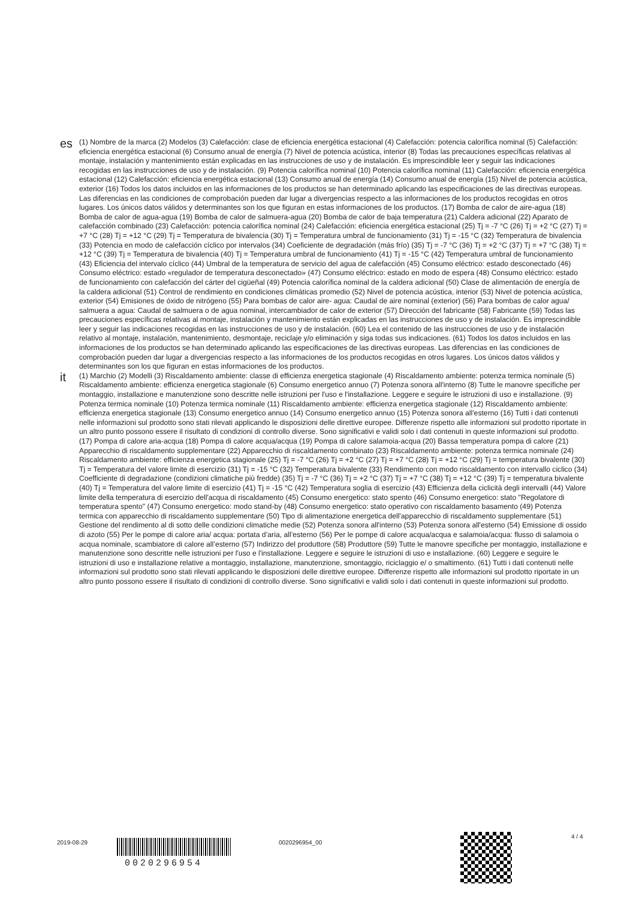es
(1) Nombre de la marca (2) Modelos (3) Calefacción: clase de eficiencia energética estacional (4) Calefacción: potencia calorífica nominal (5) Calefacción: eficiencia energética estacional (6) Consumo anual de energía (7) Nivel de potencia acústica, interior (8) Todas las precauciones específicas relativas al montaje, instalación y mantenimiento están explicadas en las instrucciones de uso y de instalación. Es imprescindible leer y seguir las indicaciones recogidas en las instrucciones de uso y de instalación. (9) Potencia calorífica nominal (10) Potencia calorífica nominal (11) Calefacción: eficiencia energética estacional (12) Calefacción: eficiencia energética estacional (13) Consumo anual de energía (14) Consumo anual de energía (15) Nivel de potencia acústica, exterior (16) Todos los datos incluidos en las informaciones de los productos se han determinado aplicando las especificaciones de las directivas europeas. Las diferencias en las condiciones de comprobación pueden dar lugar a divergencias respecto a las informaciones de los productos recogidas en otros lugares. Los únicos datos válidos y determinantes son los que figuran en estas informaciones de los productos. (17) Bomba de calor de aire-agua (18) Bomba de calor de agua-agua (19) Bomba de calor de salmuera-agua (20) Bomba de calor de baja temperatura (21) Caldera adicional (22) Aparato de calefacción combinado (23) Calefacción: potencia calorífica nominal (24) Calefacción: eficiencia energética estacional (25) Tj = -7 °C (26) Tj = +2 °C (27) Tj = +7 °C (28) Tj = +12 °C (29) Tj = Temperatura de bivalencia (30) Tj = Temperatura umbral de funcionamiento (31) Tj = -15 °C (32) Temperatura de bivalencia (33) Potencia en modo de calefacción cíclico por intervalos (34) Coeficiente de degradación (más frío) (35) Tj = -7 °C (36) Tj = +2 °C (37) Tj = +7 °C (38) Tj = +12 °C (39) Tj = Temperatura de bivalencia (40) Tj = Temperatura umbral de funcionamiento (41) Tj = -15 °C (42) Temperatura umbral de funcionamiento (43) Eficiencia del intervalo cíclico (44) Umbral de la temperatura de servicio del agua de calefacción (45) Consumo eléctrico: estado desconectado (46) Consumo eléctrico: estado «regulador de temperatura desconectado» (47) Consumo eléctrico: estado en modo de espera (48) Consumo eléctrico: estado de funcionamiento con calefacción del cárter del cigüeñal (49) Potencia calorífica nominal de la caldera adicional (50) Clase de alimentación de energía de la caldera adicional (51) Control de rendimiento en condiciones climáticas promedio (52) Nivel de potencia acústica, interior (53) Nivel de potencia acústica, exterior (54) Emisiones de óxido de nitrógeno (55) Para bombas de calor aire- agua: Caudal de aire nominal (exterior) (56) Para bombas de calor agua/ salmuera a agua: Caudal de salmuera o de agua nominal, intercambiador de calor de exterior (57) Dirección del fabricante (58) Fabricante (59) Todas las precauciones específicas relativas al montaje, instalación y mantenimiento están explicadas en las instrucciones de uso y de instalación. Es imprescindible leer y seguir las indicaciones recogidas en las instrucciones de uso y de instalación. (60) Lea el contenido de las instrucciones de uso y de instalación relativo al montaje, instalación, mantenimiento, desmontaje, reciclaje y/o eliminación y siga todas sus indicaciones. (61) Todos los datos incluidos en las informaciones de los productos se han determinado aplicando las especificaciones de las directivas europeas. Las diferencias en las condiciones de comprobación pueden dar lugar a divergencias respecto a las informaciones de los productos recogidas en otros lugares. Los únicos datos válidos y determinantes son los que figuran en estas informaciones de los productos.
it
(1) Marchio (2) Modelli (3) Riscaldamento ambiente: classe di efficienza energetica stagionale (4) Riscaldamento ambiente: potenza termica nominale (5) Riscaldamento ambiente: efficienza energetica stagionale (6) Consumo energetico annuo (7) Potenza sonora all'interno (8) Tutte le manovre specifiche per montaggio, installazione e manutenzione sono descritte nelle istruzioni per l'uso e l'installazione. Leggere e seguire le istruzioni di uso e installazione. (9) Potenza termica nominale (10) Potenza termica nominale (11) Riscaldamento ambiente: efficienza energetica stagionale (12) Riscaldamento ambiente: efficienza energetica stagionale (13) Consumo energetico annuo (14) Consumo energetico annuo (15) Potenza sonora all'esterno (16) Tutti i dati contenuti nelle informazioni sul prodotto sono stati rilevati applicando le disposizioni delle direttive europee. Differenze rispetto alle informazioni sul prodotto riportate in un altro punto possono essere il risultato di condizioni di controllo diverse. Sono significativi e validi solo i dati contenuti in queste informazioni sul prodotto. (17) Pompa di calore aria-acqua (18) Pompa di calore acqua/acqua (19) Pompa di calore salamoia-acqua (20) Bassa temperatura pompa di calore (21) Apparecchio di riscaldamento supplementare (22) Apparecchio di riscaldamento combinato (23) Riscaldamento ambiente: potenza termica nominale (24) Riscaldamento ambiente: efficienza energetica stagionale (25) Tj = -7 °C (26) Tj = +2 °C (27) Tj = +7 °C (28) Tj = +12 °C (29) Tj = temperatura bivalente (30) Tj = Temperatura del valore limite di esercizio (31) Tj = -15 °C (32) Temperatura bivalente (33) Rendimento con modo riscaldamento con intervallo ciclico (34) Coefficiente di degradazione (condizioni climatiche più fredde) (35) Tj = -7 °C (36) Tj = +2 °C (37) Tj = +7 °C (38) Tj = +12 °C (39) Tj = temperatura bivalente (40) Tj = Temperatura del valore limite di esercizio (41) Tj = -15 °C (42) Temperatura soglia di esercizio (43) Efficienza della ciclicità degli intervalli (44) Valore limite della temperatura di esercizio dell'acqua di riscaldamento (45) Consumo energetico: stato spento (46) Consumo energetico: stato "Regolatore di temperatura spento" (47) Consumo energetico: modo stand-by (48) Consumo energetico: stato operativo con riscaldamento basamento (49) Potenza termica con apparecchio di riscaldamento supplementare (50) Tipo di alimentazione energetica dell'apparecchio di riscaldamento supplementare (51) Gestione del rendimento al di sotto delle condizioni climatiche medie (52) Potenza sonora all'interno (53) Potenza sonora all'esterno (54) Emissione di ossido di azoto (55) Per le pompe di calore aria/ acqua: portata d’aria, all’esterno (56) Per le pompe di calore acqua/acqua e salamoia/acqua: flusso di salamoia o acqua nominale, scambiatore di calore all’esterno (57) Indirizzo del produttore (58) Produttore (59) Tutte le manovre specifiche per montaggio, installazione e manutenzione sono descritte nelle istruzioni per l'uso e l'installazione. Leggere e seguire le istruzioni di uso e installazione. (60) Leggere e seguire le istruzioni di uso e installazione relative a montaggio, installazione, manutenzione, smontaggio, riciclaggio e/ o smaltimento. (61) Tutti i dati contenuti nelle informazioni sul prodotto sono stati rilevati applicando le disposizioni delle direttive europee. Differenze rispetto alle informazioni sul prodotto riportate in un altro punto possono essere il risultato di condizioni di controllo diverse. Sono significativi e validi solo i dati contenuti in queste informazioni sul prodotto.
2019-08-29
0020296954
0020296954_00
4 / 4